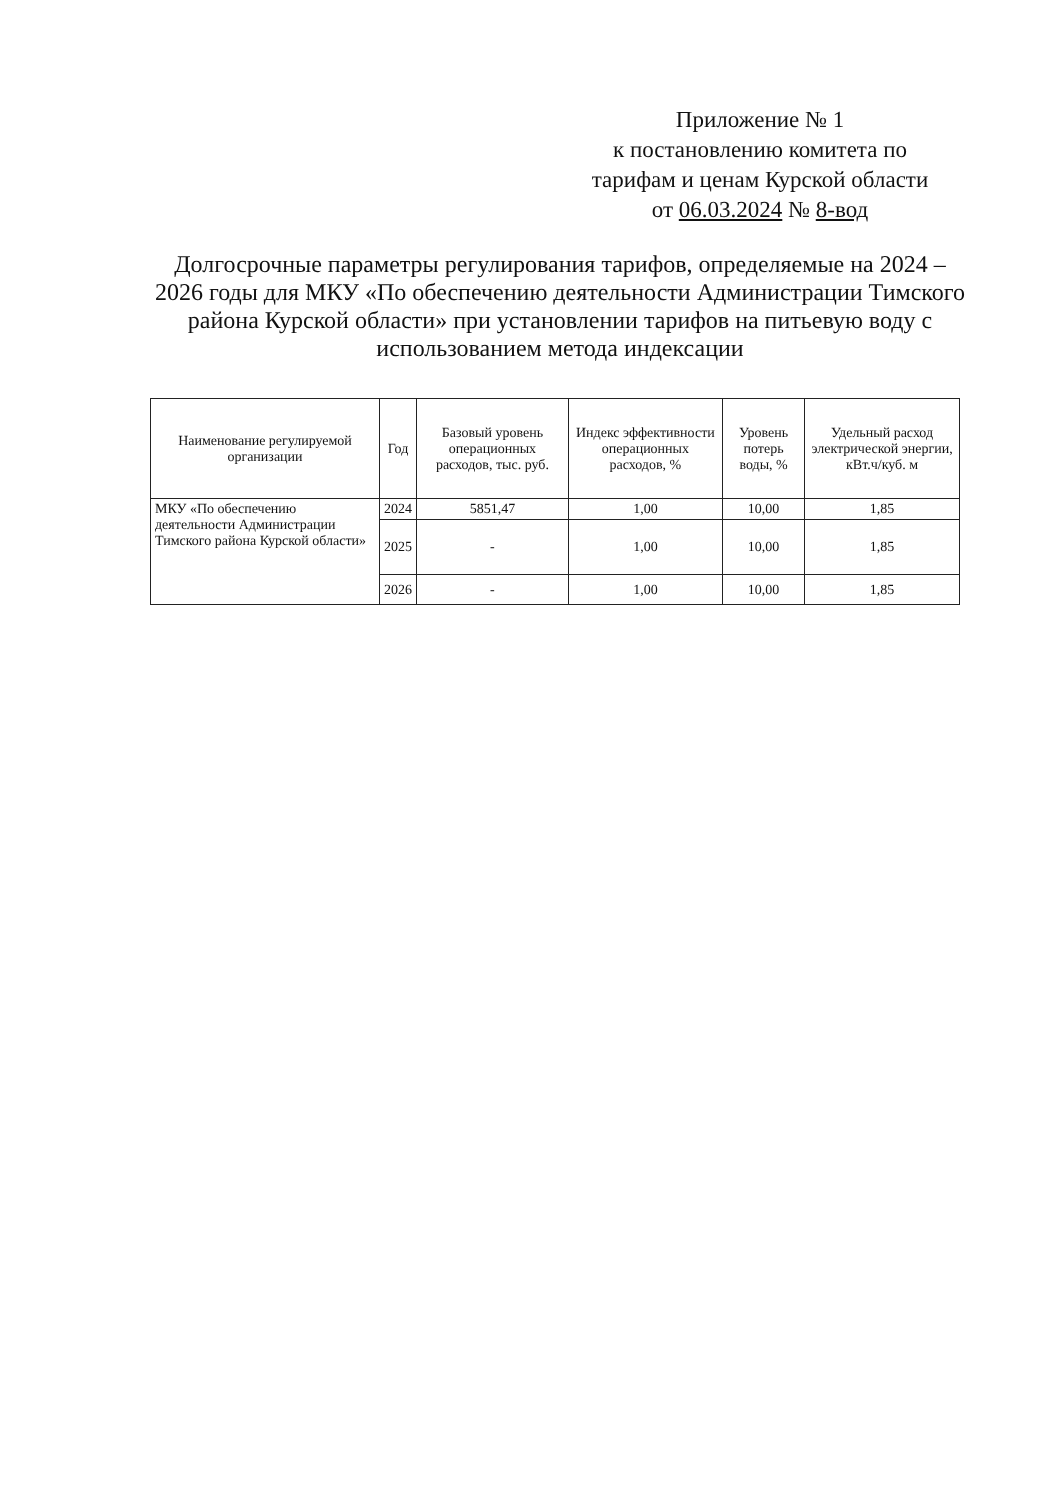Приложение № 1
к постановлению комитета по
тарифам и ценам Курской области
от 06.03.2024 № 8-вод
Долгосрочные параметры регулирования тарифов, определяемые на 2024 – 2026 годы для МКУ «По обеспечению деятельности Администрации Тимского района Курской области» при установлении тарифов на питьевую воду с использованием метода индексации
| Наименование регулируемой организации | Год | Базовый уровень операционных расходов, тыс. руб. | Индекс эффективности операционных расходов, % | Уровень потерь воды, % | Удельный расход электрической энергии, кВт.ч/куб. м |
| --- | --- | --- | --- | --- | --- |
| МКУ «По обеспечению деятельности Администрации Тимского района Курской области» | 2024 | 5851,47 | 1,00 | 10,00 | 1,85 |
| | 2025 | - | 1,00 | 10,00 | 1,85 |
| | 2026 | - | 1,00 | 10,00 | 1,85 |